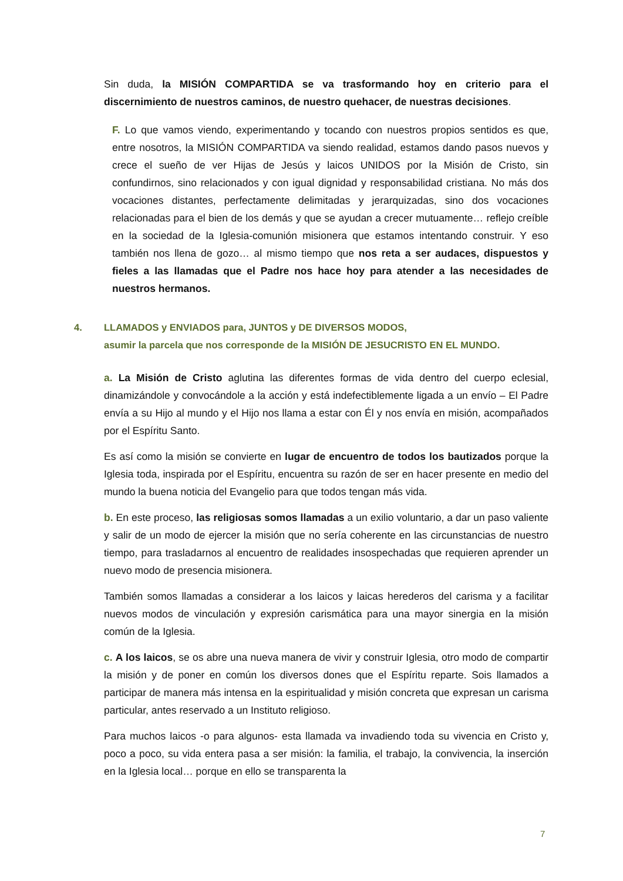Sin duda, la MISIÓN COMPARTIDA se va trasformando hoy en criterio para el discernimiento de nuestros caminos, de nuestro quehacer, de nuestras decisiones.
F. Lo que vamos viendo, experimentando y tocando con nuestros propios sentidos es que, entre nosotros, la MISIÓN COMPARTIDA va siendo realidad, estamos dando pasos nuevos y crece el sueño de ver Hijas de Jesús y laicos UNIDOS por la Misión de Cristo, sin confundirnos, sino relacionados y con igual dignidad y responsabilidad cristiana. No más dos vocaciones distantes, perfectamente delimitadas y jerarquizadas, sino dos vocaciones relacionadas para el bien de los demás y que se ayudan a crecer mutuamente… reflejo creíble en la sociedad de la Iglesia-comunión misionera que estamos intentando construir. Y eso también nos llena de gozo… al mismo tiempo que nos reta a ser audaces, dispuestos y fieles a las llamadas que el Padre nos hace hoy para atender a las necesidades de nuestros hermanos.
4. LLAMADOS y ENVIADOS para, JUNTOS y DE DIVERSOS MODOS,
asumir la parcela que nos corresponde de la MISIÓN DE JESUCRISTO EN EL MUNDO.
a. La Misión de Cristo aglutina las diferentes formas de vida dentro del cuerpo eclesial, dinamizándole y convocándole a la acción y está indefectiblemente ligada a un envío – El Padre envía a su Hijo al mundo y el Hijo nos llama a estar con Él y nos envía en misión, acompañados por el Espíritu Santo.
Es así como la misión se convierte en lugar de encuentro de todos los bautizados porque la Iglesia toda, inspirada por el Espíritu, encuentra su razón de ser en hacer presente en medio del mundo la buena noticia del Evangelio para que todos tengan más vida.
b. En este proceso, las religiosas somos llamadas a un exilio voluntario, a dar un paso valiente y salir de un modo de ejercer la misión que no sería coherente en las circunstancias de nuestro tiempo, para trasladarnos al encuentro de realidades insospechadas que requieren aprender un nuevo modo de presencia misionera.
También somos llamadas a considerar a los laicos y laicas herederos del carisma y a facilitar nuevos modos de vinculación y expresión carismática para una mayor sinergia en la misión común de la Iglesia.
c. A los laicos, se os abre una nueva manera de vivir y construir Iglesia, otro modo de compartir la misión y de poner en común los diversos dones que el Espíritu reparte. Sois llamados a participar de manera más intensa en la espiritualidad y misión concreta que expresan un carisma particular, antes reservado a un Instituto religioso.
Para muchos laicos -o para algunos- esta llamada va invadiendo toda su vivencia en Cristo y, poco a poco, su vida entera pasa a ser misión: la familia, el trabajo, la convivencia, la inserción en la Iglesia local… porque en ello se transparenta la
7